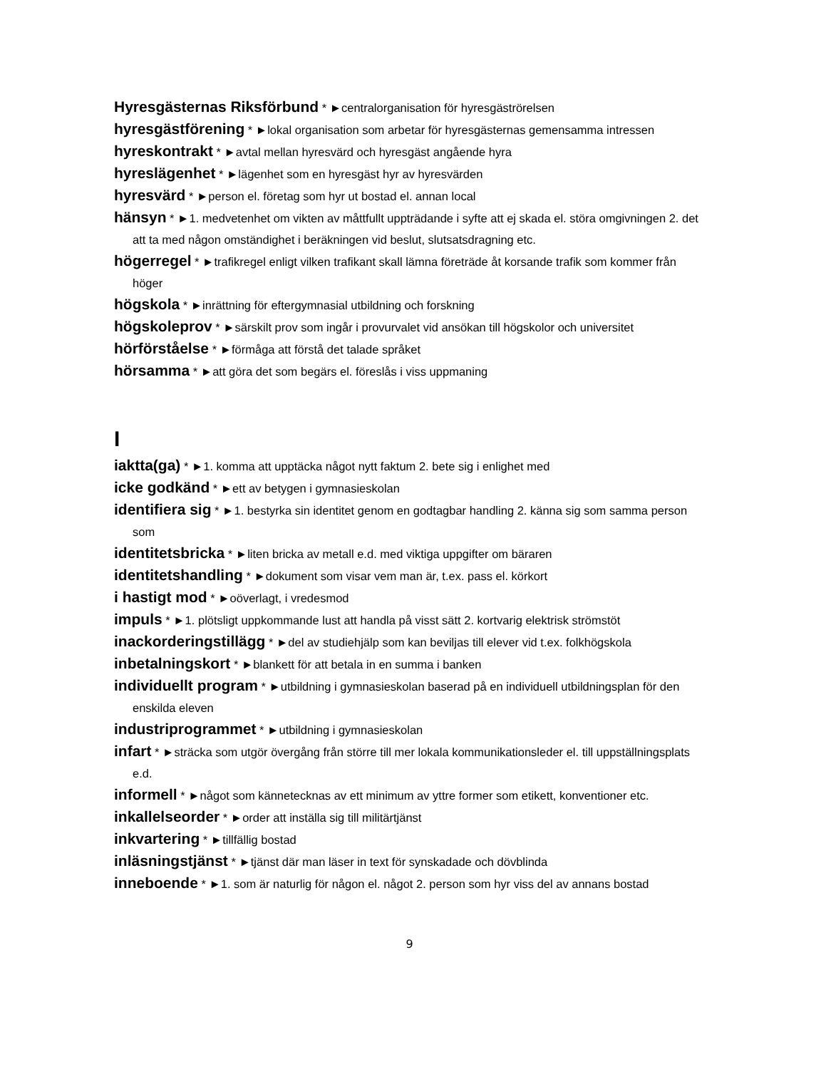Hyresgästernas Riksförbund * ►centralorganisation för hyresgäströrelsen
hyresgästförening * ►lokal organisation som arbetar för hyresgästernas gemensamma intressen
hyreskontrakt * ►avtal mellan hyresvärd och hyresgäst angående hyra
hyreslägenhet * ►lägenhet som en hyresgäst hyr av hyresvärden
hyresvärd * ►person el. företag som hyr ut bostad el. annan local
hänsyn * ►1. medvetenhet om vikten av måttfullt uppträdande i syfte att ej skada el. störa omgivningen 2. det att ta med någon omständighet i beräkningen vid beslut, slutsatsdragning etc.
högerregel * ►trafikregel enligt vilken trafikant skall lämna företräde åt korsande trafik som kommer från höger
högskola * ►inrättning för eftergymnasial utbildning och forskning
högskoleprov * ►särskilt prov som ingår i provurvalet vid ansökan till högskolor och universitet
hörförståelse * ►förmåga att förstå det talade språket
hörsamma * ►att göra det som begärs el. föreslås i viss uppmaning
I
iaktta(ga) * ►1. komma att upptäcka något nytt faktum 2. bete sig i enlighet med
icke godkänd * ►ett av betygen i gymnasieskolan
identifiera sig * ►1. bestyrka sin identitet genom en godtagbar handling 2. känna sig som samma person som
identitetsbricka * ►liten bricka av metall e.d. med viktiga uppgifter om bäraren
identitetshandling * ►dokument som visar vem man är, t.ex. pass el. körkort
i hastigt mod * ►oöverlagt, i vredesmod
impuls * ►1. plötsligt uppkommande lust att handla på visst sätt 2. kortvarig elektrisk strömstöt
inackorderingstillägg * ►del av studiehjälp som kan beviljas till elever vid t.ex. folkhögskola
inbetalningskort * ►blankett för att betala in en summa i banken
individuellt program * ►utbildning i gymnasieskolan baserad på en individuell utbildningsplan för den enskilda eleven
industriprogrammet * ►utbildning i gymnasieskolan
infart * ►sträcka som utgör övergång från större till mer lokala kommunikationsleder el. till uppställningsplats e.d.
informell * ►något som kännetecknas av ett minimum av yttre former som etikett, konventioner etc.
inkallelseorder * ►order att inställa sig till militärtjänst
inkvartering * ►tillfällig bostad
inläsningstjänst * ►tjänst där man läser in text för synskadade och dövblinda
inneboende * ►1. som är naturlig för någon el. något 2. person som hyr viss del av annans bostad
9